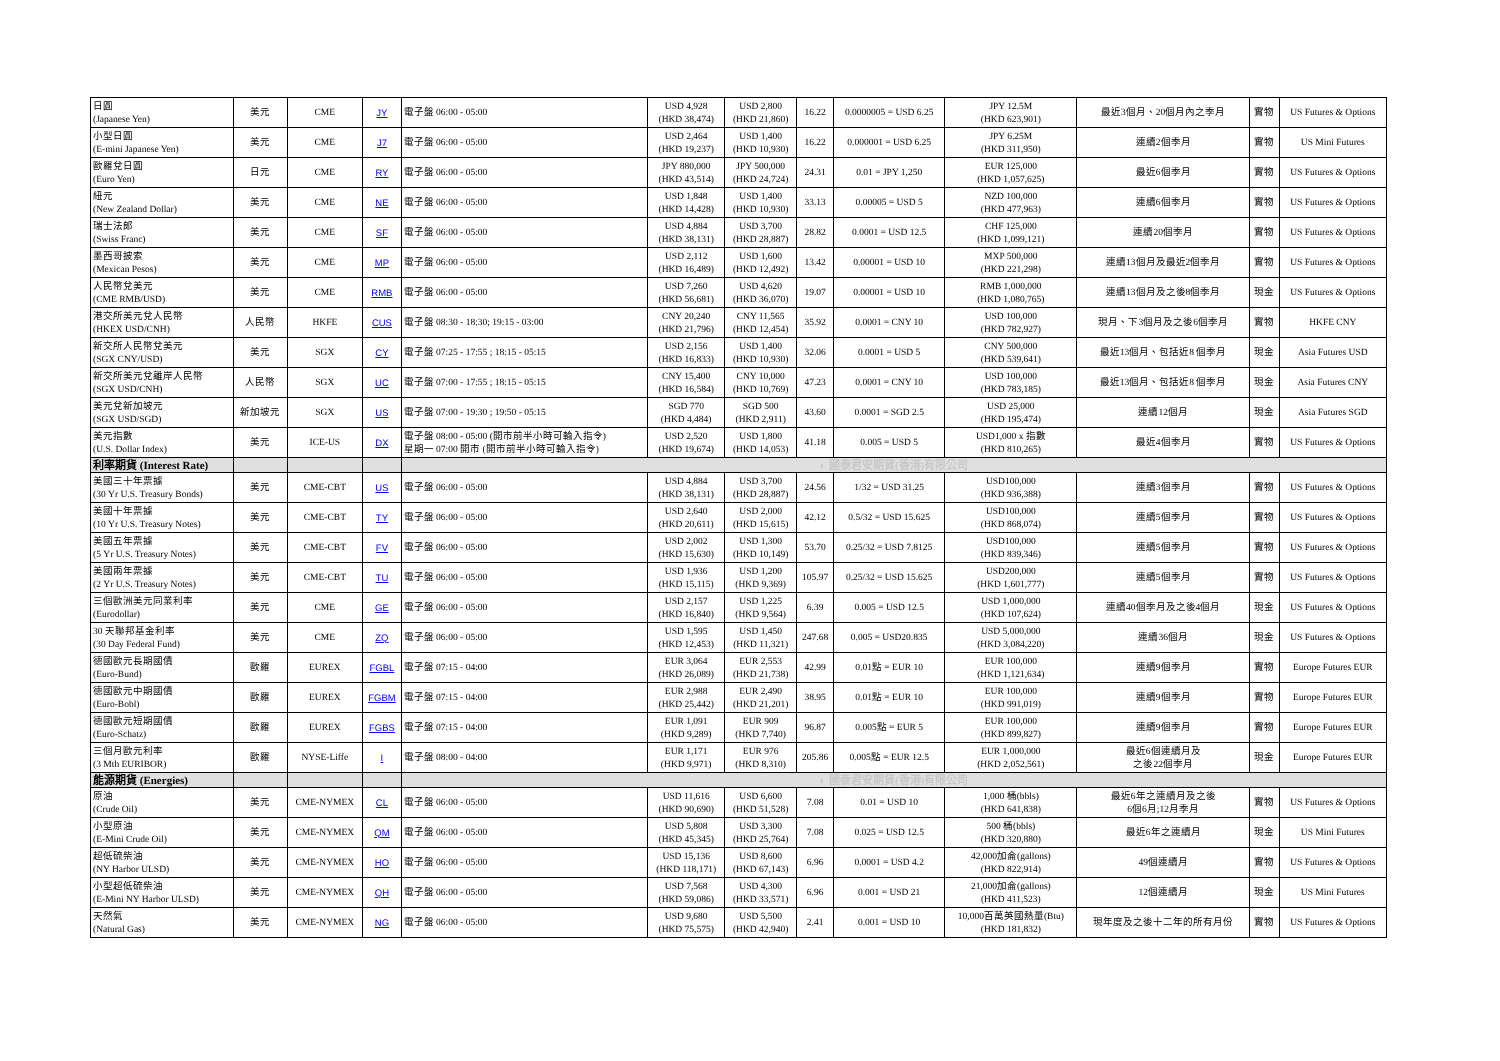| 日圓 (Japanese Yen) | 美元 | CME | JY | 電子盤 06:00 - 05:00 | USD 4,928 (HKD 38,474) | USD 2,800 (HKD 21,860) | 16.22 | 0.0000005 = USD 6.25 | JPY 12.5M (HKD 623,901) | 最近3個月、20個月內之季月 | 實物 | US Futures & Options |
| 小型日圓 (E-mini Japanese Yen) | 美元 | CME | J7 | 電子盤 06:00 - 05:00 | USD 2,464 (HKD 19,237) | USD 1,400 (HKD 10,930) | 16.22 | 0.000001 = USD 6.25 | JPY 6.25M (HKD 311,950) | 連續2個季月 | 實物 | US Mini Futures |
| 歐羅兌日圓 (Euro Yen) | 日元 | CME | RY | 電子盤 06:00 - 05:00 | JPY 880,000 (HKD 43,514) | JPY 500,000 (HKD 24,724) | 24.31 | 0.01 = JPY 1,250 | EUR 125,000 (HKD 1,057,625) | 最近6個季月 | 實物 | US Futures & Options |
| 紐元 (New Zealand Dollar) | 美元 | CME | NE | 電子盤 06:00 - 05:00 | USD 1,848 (HKD 14,428) | USD 1,400 (HKD 10,930) | 33.13 | 0.00005 = USD 5 | NZD 100,000 (HKD 477,963) | 連續6個季月 | 實物 | US Futures & Options |
| 瑞士法郎 (Swiss Franc) | 美元 | CME | SF | 電子盤 06:00 - 05:00 | USD 4,884 (HKD 38,131) | USD 3,700 (HKD 28,887) | 28.82 | 0.0001 = USD 12.5 | CHF 125,000 (HKD 1,099,121) | 連續20個季月 | 實物 | US Futures & Options |
| 墨西哥披索 (Mexican Pesos) | 美元 | CME | MP | 電子盤 06:00 - 05:00 | USD 2,112 (HKD 16,489) | USD 1,600 (HKD 12,492) | 13.42 | 0.00001 = USD 10 | MXP 500,000 (HKD 221,298) | 連續13個月及最近2個季月 | 實物 | US Futures & Options |
| 人民幣兌美元 (CME RMB/USD) | 美元 | CME | RMB | 電子盤 06:00 - 05:00 | USD 7,260 (HKD 56,681) | USD 4,620 (HKD 36,070) | 19.07 | 0.00001 = USD 10 | RMB 1,000,000 (HKD 1,080,765) | 連續13個月及之後8個季月 | 現金 | US Futures & Options |
| 港交所美元兌人民幣 (HKEX USD/CNH) | 人民幣 | HKFE | CUS | 電子盤 08:30 - 18:30; 19:15 - 03:00 | CNY 20,240 (HKD 21,796) | CNY 11,565 (HKD 12,454) | 35.92 | 0.0001 = CNY 10 | USD 100,000 (HKD 782,927) | 現月、下3個月及之後6個季月 | 實物 | HKFE CNY |
| 新交所人民幣兌美元 (SGX CNY/USD) | 美元 | SGX | CY | 電子盤 07:25 - 17:55 ; 18:15 - 05:15 | USD 2,156 (HKD 16,833) | USD 1,400 (HKD 10,930) | 32.06 | 0.0001 = USD 5 | CNY 500,000 (HKD 539,641) | 最近13個月、包括近8 個季月 | 現金 | Asia Futures USD |
| 新交所美元兌離岸人民幣 (SGX USD/CNH) | 人民幣 | SGX | UC | 電子盤 07:00 - 17:55 ; 18:15 - 05:15 | CNY 15,400 (HKD 16,584) | CNY 10,000 (HKD 10,769) | 47.23 | 0.0001 = CNY 10 | USD 100,000 (HKD 783,185) | 最近13個月、包括近8 個季月 | 現金 | Asia Futures CNY |
| 美元兌新加坡元 (SGX USD/SGD) | 新加坡元 | SGX | US | 電子盤 07:00 - 19:30 ; 19:50 - 05:15 | SGD 770 (HKD 4,484) | SGD 500 (HKD 2,911) | 43.60 | 0.0001 = SGD 2.5 | USD 25,000 (HKD 195,474) | 連續12個月 | 現金 | Asia Futures SGD |
| 美元指數 (U.S. Dollar Index) | 美元 | ICE-US | DX | 電子盤 08:00 - 05:00 (開市前半小時可輸入指令) 星期一 07:00 開市 (開市前半小時可輸入指令) | USD 2,520 (HKD 19,674) | USD 1,800 (HKD 14,053) | 41.18 | 0.005 = USD 5 | USD1,000 x 指數 (HKD 810,265) | 最近4個季月 | 實物 | US Futures & Options |
| 利率期貨 (Interest Rate) | | | | ◐ 國泰君安期貨(香港)有限公司 | | | | | | | | |
| 美國三十年票據 (30 Yr U.S. Treasury Bonds) | 美元 | CME-CBT | US | 電子盤 06:00 - 05:00 | USD 4,884 (HKD 38,131) | USD 3,700 (HKD 28,887) | 24.56 | 1/32 = USD 31.25 | USD100,000 (HKD 936,388) | 連續3個季月 | 實物 | US Futures & Options |
| 美國十年票據 (10 Yr U.S. Treasury Notes) | 美元 | CME-CBT | TY | 電子盤 06:00 - 05:00 | USD 2,640 (HKD 20,611) | USD 2,000 (HKD 15,615) | 42.12 | 0.5/32 = USD 15.625 | USD100,000 (HKD 868,074) | 連續5個季月 | 實物 | US Futures & Options |
| 美國五年票據 (5 Yr U.S. Treasury Notes) | 美元 | CME-CBT | FV | 電子盤 06:00 - 05:00 | USD 2,002 (HKD 15,630) | USD 1,300 (HKD 10,149) | 53.70 | 0.25/32 = USD 7.8125 | USD100,000 (HKD 839,346) | 連續5個季月 | 實物 | US Futures & Options |
| 美國兩年票據 (2 Yr U.S. Treasury Notes) | 美元 | CME-CBT | TU | 電子盤 06:00 - 05:00 | USD 1,936 (HKD 15,115) | USD 1,200 (HKD 9,369) | 105.97 | 0.25/32 = USD 15.625 | USD200,000 (HKD 1,601,777) | 連續5個季月 | 實物 | US Futures & Options |
| 三個歐洲美元同業利率 (Eurodollar) | 美元 | CME | GE | 電子盤 06:00 - 05:00 | USD 2,157 (HKD 16,840) | USD 1,225 (HKD 9,564) | 6.39 | 0.005 = USD 12.5 | USD 1,000,000 (HKD 107,624) | 連續40個季月及之後4個月 | 現金 | US Futures & Options |
| 30 天聯邦基金利率 (30 Day Federal Fund) | 美元 | CME | ZQ | 電子盤 06:00 - 05:00 | USD 1,595 (HKD 12,453) | USD 1,450 (HKD 11,321) | 247.68 | 0.005 = USD20.835 | USD 5,000,000 (HKD 3,084,220) | 連續36個月 | 現金 | US Futures & Options |
| 德國歐元長期國債 (Euro-Bund) | 歐羅 | EUREX | FGBL | 電子盤 07:15 - 04:00 | EUR 3,064 (HKD 26,089) | EUR 2,553 (HKD 21,738) | 42.99 | 0.01點 = EUR 10 | EUR 100,000 (HKD 1,121,634) | 連續9個季月 | 實物 | Europe Futures EUR |
| 德國歐元中期國債 (Euro-Bobl) | 歐羅 | EUREX | FGBM | 電子盤 07:15 - 04:00 | EUR 2,988 (HKD 25,442) | EUR 2,490 (HKD 21,201) | 38.95 | 0.01點 = EUR 10 | EUR 100,000 (HKD 991,019) | 連續9個季月 | 實物 | Europe Futures EUR |
| 德國歐元短期國債 (Euro-Schatz) | 歐羅 | EUREX | FGBS | 電子盤 07:15 - 04:00 | EUR 1,091 (HKD 9,289) | EUR 909 (HKD 7,740) | 96.87 | 0.005點 = EUR 5 | EUR 100,000 (HKD 899,827) | 連續9個季月 | 實物 | Europe Futures EUR |
| 三個月歐元利率 (3 Mth EURIBOR) | 歐羅 | NYSE-Liffe | I | 電子盤 08:00 - 04:00 | EUR 1,171 (HKD 9,971) | EUR 976 (HKD 8,310) | 205.86 | 0.005點 = EUR 12.5 | EUR 1,000,000 (HKD 2,052,561) | 最近6個連續月及 之後22個季月 | 現金 | Europe Futures EUR |
| 能源期貨 (Energies) | | | | ◐ 國泰君安期貨(香港)有限公司 | | | | | | | | |
| 原油 (Crude Oil) | 美元 | CME-NYMEX | CL | 電子盤 06:00 - 05:00 | USD 11,616 (HKD 90,690) | USD 6,600 (HKD 51,528) | 7.08 | 0.01 = USD 10 | 1,000 桶(bbls) (HKD 641,838) | 最近6年之連續月及之後 6個6月;12月季月 | 實物 | US Futures & Options |
| 小型原油 (E-Mini Crude Oil) | 美元 | CME-NYMEX | QM | 電子盤 06:00 - 05:00 | USD 5,808 (HKD 45,345) | USD 3,300 (HKD 25,764) | 7.08 | 0.025 = USD 12.5 | 500 桶(bbls) (HKD 320,880) | 最近6年之連續月 | 現金 | US Mini Futures |
| 超低硫柴油 (NY Harbor ULSD) | 美元 | CME-NYMEX | HO | 電子盤 06:00 - 05:00 | USD 15,136 (HKD 118,171) | USD 8,600 (HKD 67,143) | 6.96 | 0.0001 = USD 4.2 | 42,000加侖(gallons) (HKD 822,914) | 49個連續月 | 實物 | US Futures & Options |
| 小型超低硫柴油 (E-Mini NY Harbor ULSD) | 美元 | CME-NYMEX | QH | 電子盤 06:00 - 05:00 | USD 7,568 (HKD 59,086) | USD 4,300 (HKD 33,571) | 6.96 | 0.001 = USD 21 | 21,000加侖(gallons) (HKD 411,523) | 12個連續月 | 現金 | US Mini Futures |
| 天然氣 (Natural Gas) | 美元 | CME-NYMEX | NG | 電子盤 06:00 - 05:00 | USD 9,680 (HKD 75,575) | USD 5,500 (HKD 42,940) | 2.41 | 0.001 = USD 10 | 10,000百萬英國熱量(Btu) (HKD 181,832) | 現年度及之後十二年的所有月份 | 實物 | US Futures & Options |